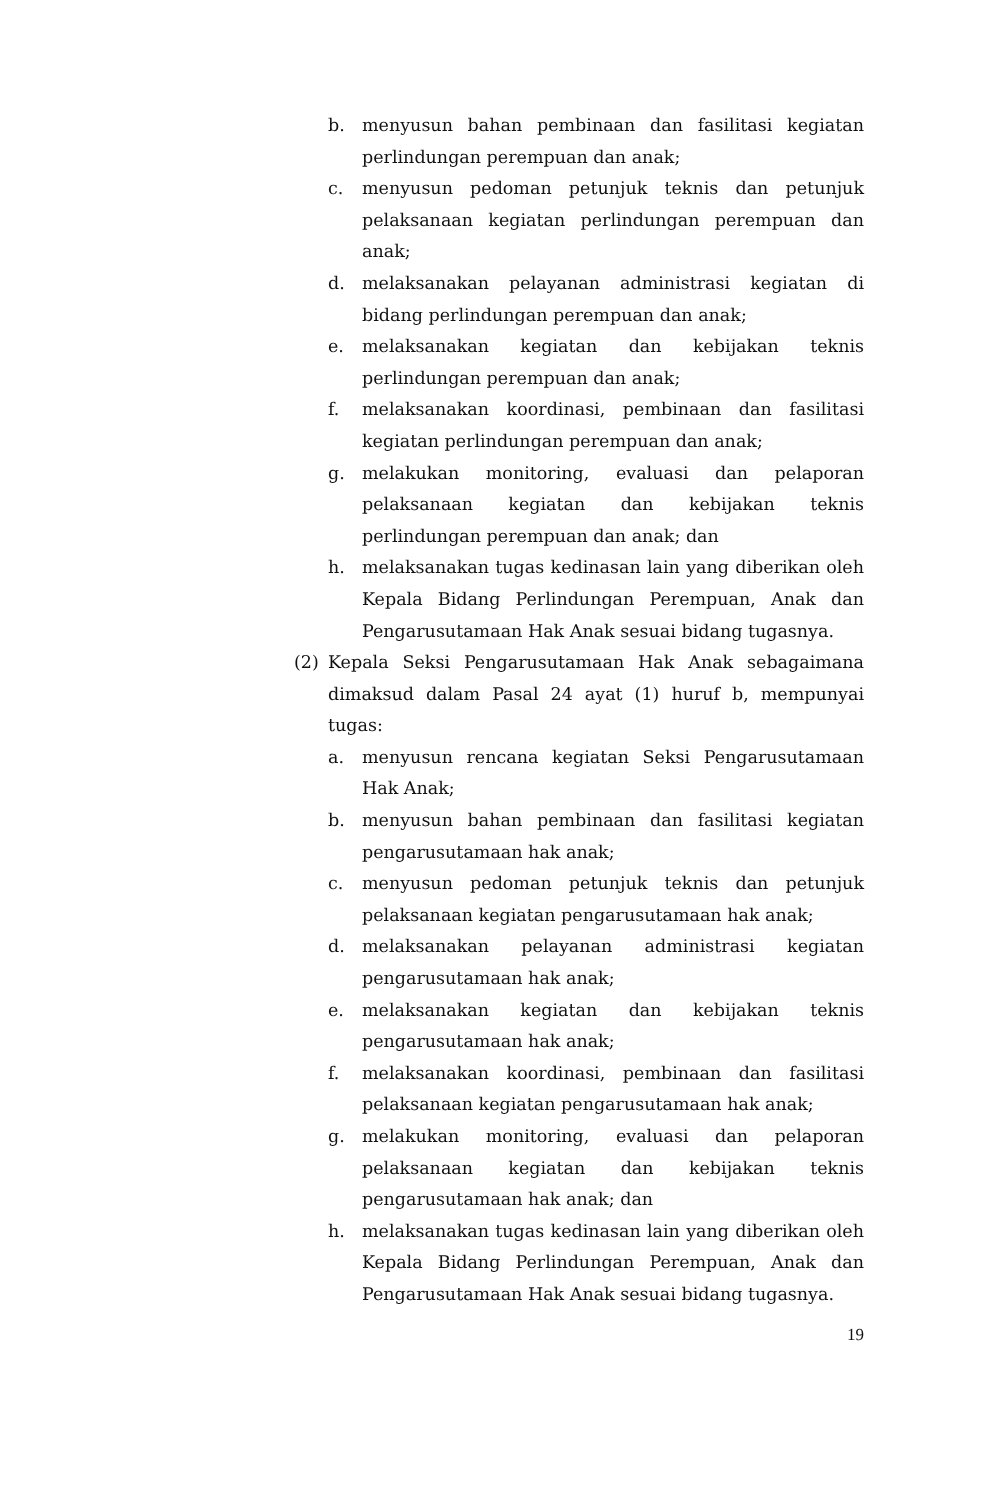b. menyusun bahan pembinaan dan fasilitasi kegiatan perlindungan perempuan dan anak;
c. menyusun pedoman petunjuk teknis dan petunjuk pelaksanaan kegiatan perlindungan perempuan dan anak;
d. melaksanakan pelayanan administrasi kegiatan di bidang perlindungan perempuan dan anak;
e. melaksanakan kegiatan dan kebijakan teknis perlindungan perempuan dan anak;
f. melaksanakan koordinasi, pembinaan dan fasilitasi kegiatan perlindungan perempuan dan anak;
g. melakukan monitoring, evaluasi dan pelaporan pelaksanaan kegiatan dan kebijakan teknis perlindungan perempuan dan anak; dan
h. melaksanakan tugas kedinasan lain yang diberikan oleh Kepala Bidang Perlindungan Perempuan, Anak dan Pengarusutamaan Hak Anak sesuai bidang tugasnya.
(2) Kepala Seksi Pengarusutamaan Hak Anak sebagaimana dimaksud dalam Pasal 24 ayat (1) huruf b, mempunyai tugas:
a. menyusun rencana kegiatan Seksi Pengarusutamaan Hak Anak;
b. menyusun bahan pembinaan dan fasilitasi kegiatan pengarusutamaan hak anak;
c. menyusun pedoman petunjuk teknis dan petunjuk pelaksanaan kegiatan pengarusutamaan hak anak;
d. melaksanakan pelayanan administrasi kegiatan pengarusutamaan hak anak;
e. melaksanakan kegiatan dan kebijakan teknis pengarusutamaan hak anak;
f. melaksanakan koordinasi, pembinaan dan fasilitasi pelaksanaan kegiatan pengarusutamaan hak anak;
g. melakukan monitoring, evaluasi dan pelaporan pelaksanaan kegiatan dan kebijakan teknis pengarusutamaan hak anak; dan
h. melaksanakan tugas kedinasan lain yang diberikan oleh Kepala Bidang Perlindungan Perempuan, Anak dan Pengarusutamaan Hak Anak sesuai bidang tugasnya.
19